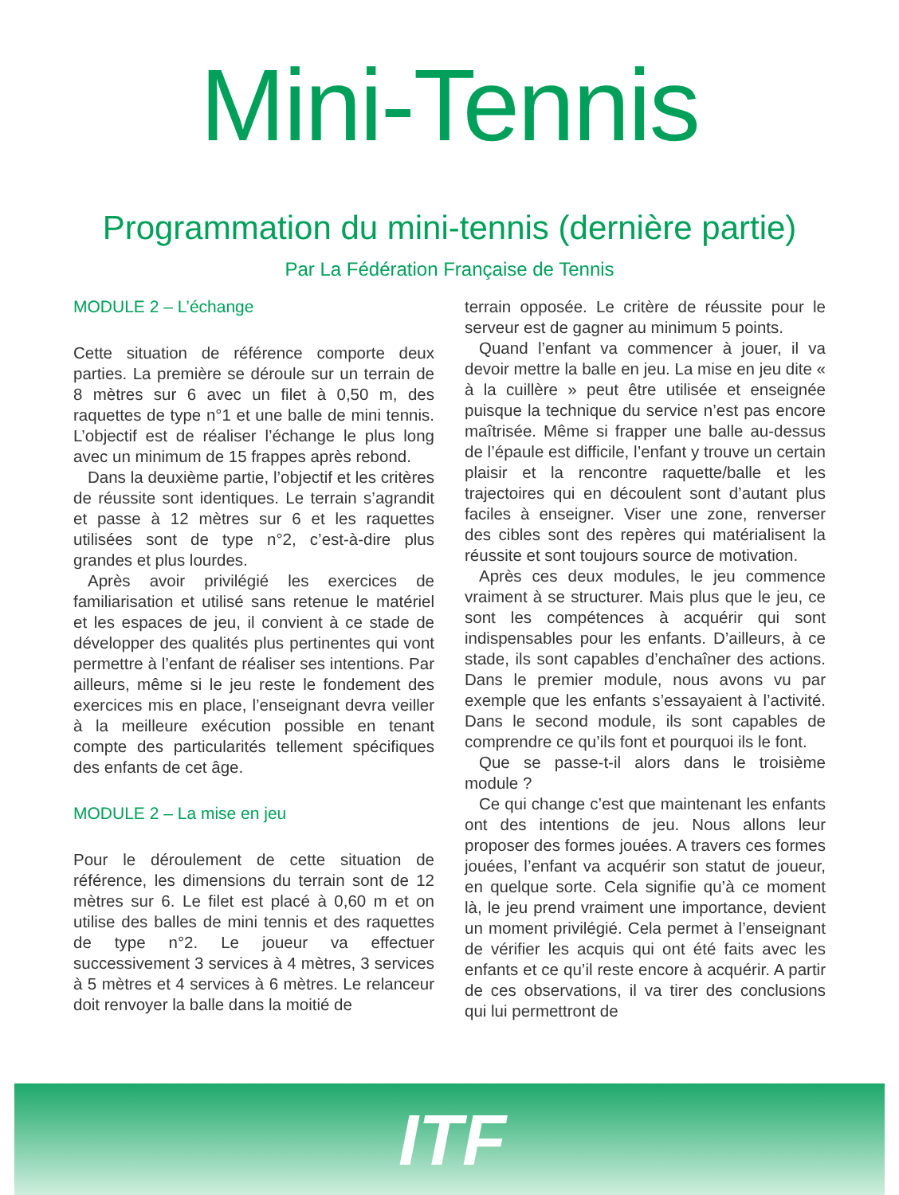Mini-Tennis
Programmation du mini-tennis (dernière partie)
Par La Fédération Française de Tennis
MODULE 2 – L’échange
Cette situation de référence comporte deux parties. La première se déroule sur un terrain de 8 mètres sur 6 avec un filet à 0,50 m, des raquettes de type n°1 et une balle de mini tennis. L’objectif est de réaliser l’échange le plus long avec un minimum de 15 frappes après rebond.
Dans la deuxième partie, l’objectif et les critères de réussite sont identiques. Le terrain s’agrandit et passe à 12 mètres sur 6 et les raquettes utilisées sont de type n°2, c’est-à-dire plus grandes et plus lourdes.
Après avoir privilégié les exercices de familiarisation et utilisé sans retenue le matériel et les espaces de jeu, il convient à ce stade de développer des qualités plus pertinentes qui vont permettre à l’enfant de réaliser ses intentions. Par ailleurs, même si le jeu reste le fondement des exercices mis en place, l’enseignant devra veiller à la meilleure exécution possible en tenant compte des particularités tellement spécifiques des enfants de cet âge.
MODULE 2 – La mise en jeu
Pour le déroulement de cette situation de référence, les dimensions du terrain sont de 12 mètres sur 6. Le filet est placé à 0,60 m et on utilise des balles de mini tennis et des raquettes de type n°2. Le joueur va effectuer successivement 3 services à 4 mètres, 3 services à 5 mètres et 4 services à 6 mètres. Le relanceur doit renvoyer la balle dans la moitié de
terrain opposée. Le critère de réussite pour le serveur est de gagner au minimum 5 points.
Quand l’enfant va commencer à jouer, il va devoir mettre la balle en jeu. La mise en jeu dite « à la cuillère » peut être utilisée et enseignée puisque la technique du service n’est pas encore maîtrisée. Même si frapper une balle au-dessus de l’épaule est difficile, l’enfant y trouve un certain plaisir et la rencontre raquette/balle et les trajectoires qui en découlent sont d’autant plus faciles à enseigner. Viser une zone, renverser des cibles sont des repères qui matérialisent la réussite et sont toujours source de motivation.
Après ces deux modules, le jeu commence vraiment à se structurer. Mais plus que le jeu, ce sont les compétences à acquérir qui sont indispensables pour les enfants. D’ailleurs, à ce stade, ils sont capables d’enchaîner des actions. Dans le premier module, nous avons vu par exemple que les enfants s’essayaient à l’activité. Dans le second module, ils sont capables de comprendre ce qu’ils font et pourquoi ils le font.
Que se passe-t-il alors dans le troisième module ?
Ce qui change c’est que maintenant les enfants ont des intentions de jeu. Nous allons leur proposer des formes jouées. A travers ces formes jouées, l’enfant va acquérir son statut de joueur, en quelque sorte. Cela signifie qu’à ce moment là, le jeu prend vraiment une importance, devient un moment privilégié. Cela permet à l’enseignant de vérifier les acquis qui ont été faits avec les enfants et ce qu’il reste encore à acquérir. A partir de ces observations, il va tirer des conclusions qui lui permettront de
ITF